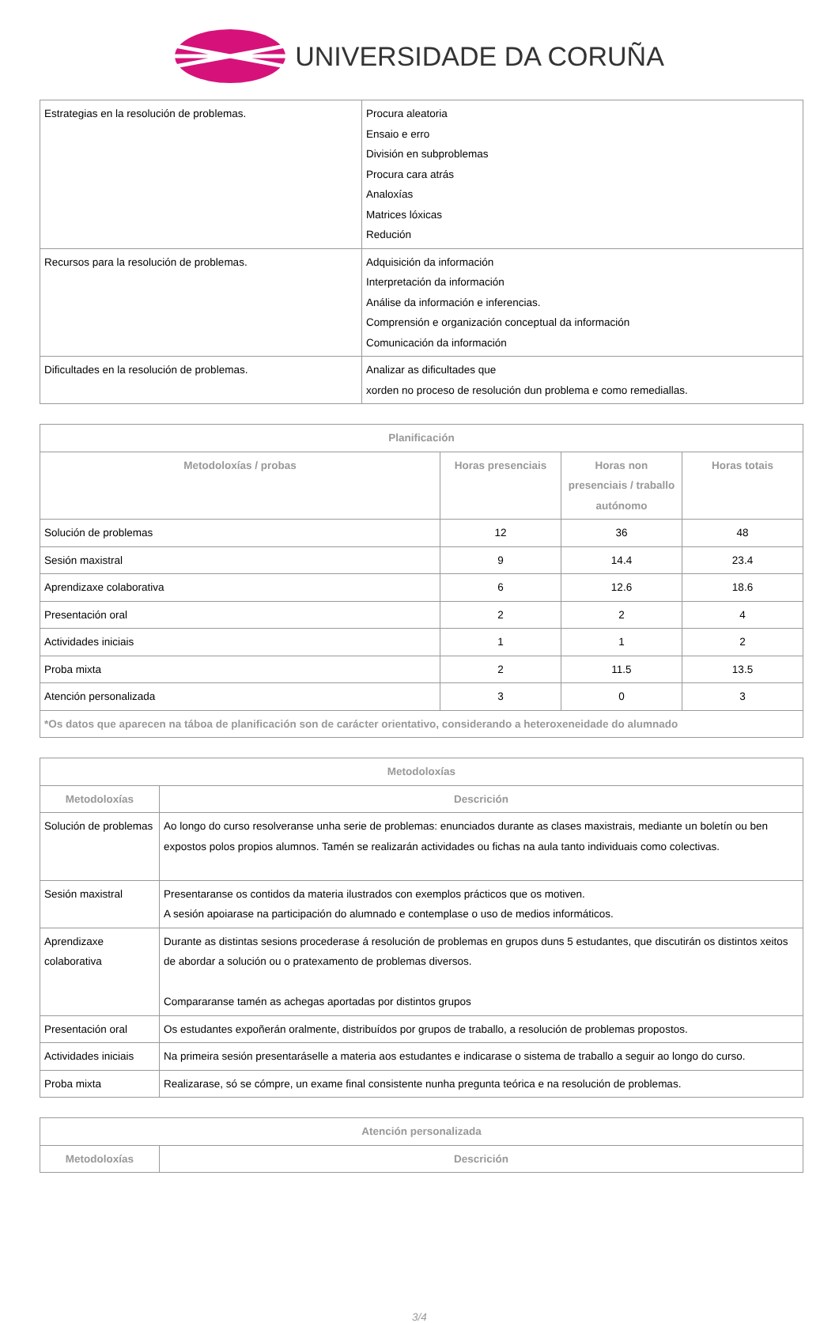UNIVERSIDADE DA CORUÑA
| Estrategias en la resolución de problemas. | Procura aleatoria Ensaio e erro División en subproblemas Procura cara atrás Analoxías Matrices lóxicas Redución |
| Recursos para la resolución de problemas. | Adquisición da información Interpretación da información Análise da información e inferencias. Comprensión e organización conceptual da información Comunicación da información |
| Dificultades en la resolución de problemas. | Analizar as dificultades que xorden no proceso de resolución dun problema e como remediallas. |
| Planificación | | | |
| --- | --- | --- | --- |
| Metodoloxías / probas | Horas presenciais | Horas non presenciais / traballo autónomo | Horas totais |
| Solución de problemas | 12 | 36 | 48 |
| Sesión maxistral | 9 | 14.4 | 23.4 |
| Aprendizaxe colaborativa | 6 | 12.6 | 18.6 |
| Presentación oral | 2 | 2 | 4 |
| Actividades iniciais | 1 | 1 | 2 |
| Proba mixta | 2 | 11.5 | 13.5 |
| Atención personalizada | 3 | 0 | 3 |
| *Os datos que aparecen na táboa de planificación son de carácter orientativo, considerando a heteroxeneidade do alumnado | | | |
| Metodoloxías | |
| --- | --- |
| Metodoloxías | Descrición |
| Solución de problemas | Ao longo do curso resolveranse unha serie de problemas: enunciados durante as clases maxistrais, mediante un boletín ou ben expostos polos propios alumnos. Tamén se realizarán actividades ou fichas na aula tanto individuais como colectivas. |
| Sesión maxistral | Presentaranse os contidos da materia ilustrados con exemplos prácticos que os motiven. A sesión apoiarase na participación do alumnado e contemplase o uso de medios informáticos. |
| Aprendizaxe colaborativa | Durante as distintas sesions procederase á resolución de problemas en grupos duns 5 estudantes, que discutirán os distintos xeitos de abordar a solución ou o pratexamento de problemas diversos. Compararanse tamén as achegas aportadas por distintos grupos |
| Presentación oral | Os estudantes expoñerán oralmente, distribuídos por grupos de traballo, a resolución de problemas propostos. |
| Actividades iniciais | Na primeira sesión presentaráselle a materia aos estudantes e indicarase o sistema de traballo a seguir ao longo do curso. |
| Proba mixta | Realizarase, só se cómpre, un exame final consistente nunha pregunta teórica e na resolución de problemas. |
| Atención personalizada | |
| --- | --- |
| Metodoloxías | Descrición |
3/4